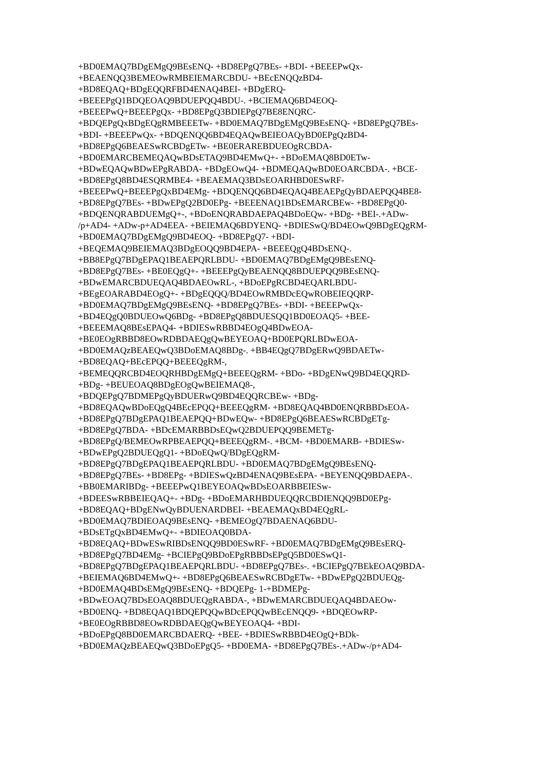+BD0EMAQ7BDgEMgQ9BEsENQ- +BD8EPgQ7BEs- +BDI- +BEEEPwQx-
+BEAENQQ3BEMEOwRMBEIEMARCBDU- +BEcENQQzBD4-
+BD8EQAQ+BDgEQQRFBD4ENAQ4BEI- +BDgERQ-
+BEEEPgQ1BDQEOAQ9BDUEPQQ4BDU-. +BCIEMAQ6BD4EOQ-
+BEEEPwQ+BEEEPgQx- +BD8EPgQ3BDIEPgQ7BE8ENQRC-
+BDQEPgQxBDgEQgRMBEEETw- +BD0EMAQ7BDgEMgQ9BEsENQ- +BD8EPgQ7BEs-
+BDI- +BEEEPwQx- +BDQENQQ6BD4EQAQwBEIEOAQyBD0EPgQzBD4-
+BD8EPgQ6BEAESwRCBDgETw- +BE0ERAREBDUEOgRCBDA-
+BD0EMARCBEMEQAQwBDsETAQ9BD4EMwQ+- +BDoEMAQ8BD0ETw-
+BDwEQAQwBDwEPgRABDA- +BDgEOwQ4- +BDMEQAQwBD0EOARCBDA-. +BCE-
+BD8EPgQ8BD4ESQRMBE4- +BEAEMAQ3BDsEOARHBD0ESwRF-
+BEEEPwQ+BEEEPgQxBD4EMg- +BDQENQQ6BD4EQAQ4BEAEPgQyBDAEPQQ4BE8-
+BD8EPgQ7BEs- +BDwEPgQ2BD0EPg- +BEEENAQ1BDsEMARCBEw- +BD8EPgQ0-
+BDQENQRABDUEMgQ+-, +BDoENQRABDAEPAQ4BDoEQw- +BDg- +BEI-.+ADw-
/p+AD4- +ADw-p+AD4EEA- +BEIEMAQ6BDYENQ- +BDIESwQ/BD4EOwQ9BDgEQgRM-
+BD0EMAQ7BDgEMgQ9BD4EOQ- +BD8EPgQ7- +BDI-
+BEQEMAQ9BEIEMAQ3BDgEOQQ9BD4EPA- +BEEEQgQ4BDsENQ-.
+BB8EPgQ7BDgEPAQ1BEAEPQRLBDU- +BD0EMAQ7BDgEMgQ9BEsENQ-
+BD8EPgQ7BEs- +BE0EQgQ+- +BEEEPgQyBEAENQQ8BDUEPQQ9BEsENQ-
+BDwEMARCBDUEQAQ4BDAEOwRL-, +BDoEPgRCBD4EQARLBDU-
+BEgEOARABD4EOgQ+- +BDgEQQQ/BD4EOwRMBDcEQwROBEIEQQRP-
+BD0EMAQ7BDgEMgQ9BEsENQ- +BD8EPgQ7BEs- +BDI- +BEEEPwQx-
+BD4EQgQ0BDUEOwQ6BDg- +BD8EPgQ8BDUESQQ1BD0EOAQ5- +BEE-
+BEEEMAQ8BEsEPAQ4- +BDIESwRBBD4EOgQ4BDwEOA-
+BE0EOgRBBD8EOwRDBDAEQgQwBEYEOAQ+BD0EPQRLBDwEOA-
+BD0EMAQzBEAEQwQ3BDoEMAQ8BDg-. +BB4EQgQ7BDgERwQ9BDAETw-
+BD8EQAQ+BEcEPQQ+BEEEQgRM-,
+BEMEQQRCBD4EOQRHBDgEMgQ+BEEEQgRM- +BDo- +BDgENwQ9BD4EQQRD-
+BDg- +BEUEOAQ8BDgEOgQwBEIEMAQ8-,
+BDQEPgQ7BDMEPgQyBDUERwQ9BD4EQQRCBEw- +BDg-
+BD8EQAQwBDoEQgQ4BEcEPQQ+BEEEQgRM- +BD8EQAQ4BD0ENQRBBDsEOA-
+BD8EPgQ7BDgEPAQ1BEAEPQQ+BDwEQw- +BD8EPgQ6BEAESwRCBDgETg-
+BD8EPgQ7BDA- +BDcEMARBBDsEQwQ2BDUEPQQ9BEMETg-
+BD8EPgQ/BEMEOwRPBEAEPQQ+BEEEQgRM-. +BCM- +BD0EMARB- +BDIESw-
+BDwEPgQ2BDUEQgQ1- +BDoEQwQ/BDgEQgRM-
+BD8EPgQ7BDgEPAQ1BEAEPQRLBDU- +BD0EMAQ7BDgEMgQ9BEsENQ-
+BD8EPgQ7BEs- +BD8EPg- +BDIESwQzBD4ENAQ9BEsEPA- +BEYENQQ9BDAEPA-.
+BB0EMARIBDg- +BEEEPwQ1BEYEOAQwBDsEOARBBEIESw-
+BDEESwRBBEIEQAQ+- +BDg- +BDoEMARHBDUEQQRCBDIENQQ9BD0EPg-
+BD8EQAQ+BDgENwQyBDUENARDBEI- +BEAEMAQxBD4EQgRL-
+BD0EMAQ7BDIEOAQ9BEsENQ- +BEMEOgQ7BDAENAQ6BDU-
+BDsETgQxBD4EMwQ+- +BDIEOAQ0BDA-
+BD8EQAQ+BDwESwRIBDsENQQ9BD0ESwRF- +BD0EMAQ7BDgEMgQ9BEsERQ-
+BD8EPgQ7BD4EMg- +BCIEPgQ9BDoEPgRBBDsEPgQ5BD0ESwQ1-
+BD8EPgQ7BDgEPAQ1BEAEPQRLBDU- +BD8EPgQ7BEs-. +BCIEPgQ7BEkEOAQ9BDA-
+BEIEMAQ6BD4EMwQ+- +BD8EPgQ6BEAESwRCBDgETw- +BDwEPgQ2BDUEQg-
+BD0EMAQ4BDsEMgQ9BEsENQ- +BDQEPg- 1-+BDMEPg-
+BDwEOAQ7BDsEOAQ8BDUEQgRABDA-, +BDwEMARCBDUEQAQ4BDAEOw-
+BD0ENQ- +BD8EQAQ1BDQEPQQwBDcEPQQwBEcENQQ9- +BDQEOwRP-
+BE0EOgRBBD8EOwRDBDAEQgQwBEYEOAQ4- +BDI-
+BDoEPgQ8BD0EMARCBDAERQ- +BEE- +BDIESwRBBD4EOgQ+BDk-
+BD0EMAQzBEAEQwQ3BDoEPgQ5- +BD0EMA- +BD8EPgQ7BEs-.+ADw-/p+AD4-